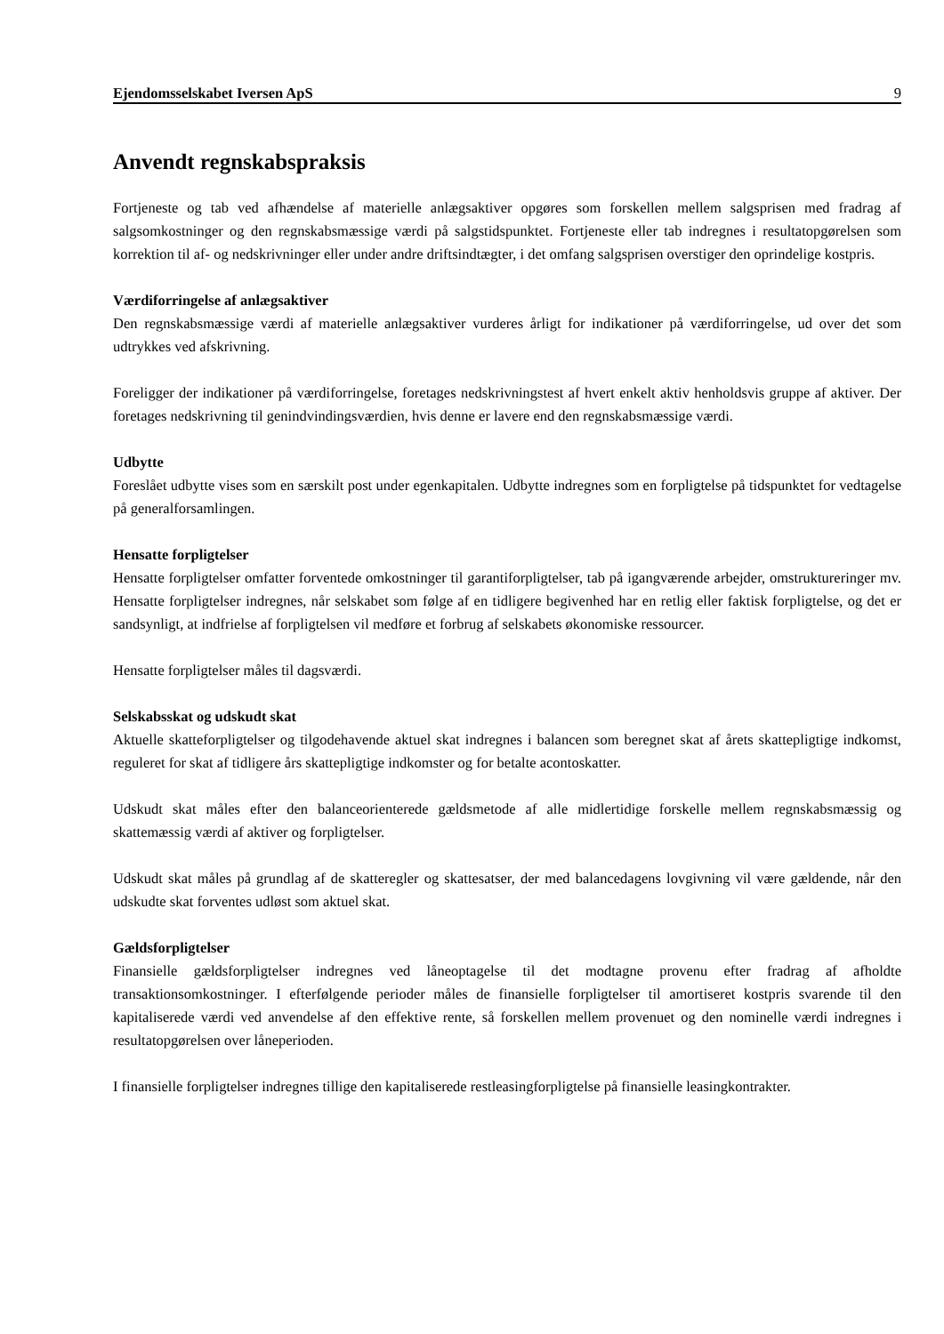Ejendomsselskabet Iversen ApS 9
Anvendt regnskabspraksis
Fortjeneste og tab ved afhændelse af materielle anlægsaktiver opgøres som forskellen mellem salgsprisen med fradrag af salgsomkostninger og den regnskabsmæssige værdi på salgstidspunktet. Fortjeneste eller tab indregnes i resultatopgørelsen som korrektion til af- og nedskrivninger eller under andre driftsindtægter, i det omfang salgsprisen overstiger den oprindelige kostpris.
Værdiforringelse af anlægsaktiver
Den regnskabsmæssige værdi af materielle anlægsaktiver vurderes årligt for indikationer på værdiforringelse, ud over det som udtrykkes ved afskrivning.
Foreligger der indikationer på værdiforringelse, foretages nedskrivningstest af hvert enkelt aktiv henholdsvis gruppe af aktiver. Der foretages nedskrivning til genindvindingsværdien, hvis denne er lavere end den regnskabsmæssige værdi.
Udbytte
Foreslået udbytte vises som en særskilt post under egenkapitalen. Udbytte indregnes som en forpligtelse på tidspunktet for vedtagelse på generalforsamlingen.
Hensatte forpligtelser
Hensatte forpligtelser omfatter forventede omkostninger til garantiforpligtelser, tab på igangværende arbejder, omstruktureringer mv. Hensatte forpligtelser indregnes, når selskabet som følge af en tidligere begivenhed har en retlig eller faktisk forpligtelse, og det er sandsynligt, at indfrielse af forpligtelsen vil medføre et forbrug af selskabets økonomiske ressourcer.
Hensatte forpligtelser måles til dagsværdi.
Selskabsskat og udskudt skat
Aktuelle skatteforpligtelser og tilgodehavende aktuel skat indregnes i balancen som beregnet skat af årets skattepligtige indkomst, reguleret for skat af tidligere års skattepligtige indkomster og for betalte acontoskatter.
Udskudt skat måles efter den balanceorienterede gældsmetode af alle midlertidige forskelle mellem regnskabsmæssig og skattemæssig værdi af aktiver og forpligtelser.
Udskudt skat måles på grundlag af de skatteregler og skattesatser, der med balancedagens lovgivning vil være gældende, når den udskudte skat forventes udløst som aktuel skat.
Gældsforpligtelser
Finansielle gældsforpligtelser indregnes ved låneoptagelse til det modtagne provenu efter fradrag af afholdte transaktionsomkostninger. I efterfølgende perioder måles de finansielle forpligtelser til amortiseret kostpris svarende til den kapitaliserede værdi ved anvendelse af den effektive rente, så forskellen mellem provenuet og den nominelle værdi indregnes i resultatopgørelsen over låneperioden.
I finansielle forpligtelser indregnes tillige den kapitaliserede restleasingforpligtelse på finansielle leasingkontrakter.